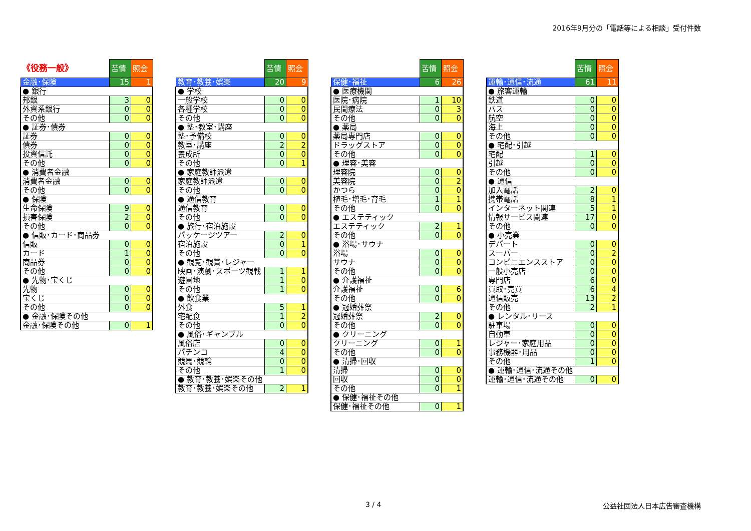2016年9月分の「電話等による相談」受付件数
| 《役務一般》 | 苦情 | 照会 |
| 金融･保険 | 15 | 1 |
| ● 銀行 | | |
| 邦銀 | 3 | 0 |
| 外資系銀行 | 0 | 0 |
| その他 | 0 | 0 |
| ● 証券･債券 | | |
| 証券 | 0 | 0 |
| 債券 | 0 | 0 |
| 投資信託 | 0 | 0 |
| その他 | 0 | 0 |
| ● 消費者金融 | | |
| 消費者金融 | 0 | 0 |
| その他 | 0 | 0 |
| ● 保険 | | |
| 生命保険 | 9 | 0 |
| 損害保険 | 2 | 0 |
| その他 | 0 | 0 |
| ● 信販･カード･商品券 | | |
| 信販 | 0 | 0 |
| カード | 1 | 0 |
| 商品券 | 0 | 0 |
| その他 | 0 | 0 |
| ● 先物･宝くじ | | |
| 先物 | 0 | 0 |
| 宝くじ | 0 | 0 |
| その他 | 0 | 0 |
| ● 金融･保険その他 | | |
| 金融･保険その他 | 0 | 1 |
| | 苦情 | 照会 |
| 教育･教養･娯楽 | 20 | 9 |
| ● 学校 | | |
| 一般学校 | 0 | 0 |
| 各種学校 | 0 | 0 |
| その他 | 0 | 0 |
| ● 塾･教室･講座 | | |
| 塾･予備校 | 0 | 0 |
| 教室･講座 | 2 | 2 |
| 養成所 | 0 | 0 |
| その他 | 0 | 1 |
| ● 家庭教師派遣 | | |
| 家庭教師派遣 | 0 | 0 |
| その他 | 0 | 0 |
| ● 通信教育 | | |
| 通信教育 | 0 | 0 |
| その他 | 0 | 0 |
| ● 旅行･宿泊施設 | | |
| パッケージツアー | 2 | 0 |
| 宿泊施設 | 0 | 1 |
| その他 | 0 | 0 |
| ● 観覧･観賞･レジャー | | |
| 映画･演劇･スポーツ観戦 | 1 | 1 |
| 遊園地 | 1 | 0 |
| その他 | 1 | 0 |
| ● 飲食業 | | |
| 外食 | 5 | 1 |
| 宅配食 | 1 | 2 |
| その他 | 0 | 0 |
| ● 風俗･ギャンブル | | |
| 風俗店 | 0 | 0 |
| パチンコ | 4 | 0 |
| 競馬･競輪 | 0 | 0 |
| その他 | 1 | 0 |
| ● 教育･教養･娯楽その他 | | |
| 教育･教養･娯楽その他 | 2 | 1 |
| | 苦情 | 照会 |
| 保健･福祉 | 6 | 26 |
| ● 医療機関 | | |
| 医院･病院 | 1 | 10 |
| 民間療法 | 0 | 3 |
| その他 | 0 | 0 |
| ● 薬局 | | |
| 薬局専門店 | 0 | 0 |
| ドラッグストア | 0 | 0 |
| その他 | 0 | 0 |
| ● 理容･美容 | | |
| 理容院 | 0 | 0 |
| 美容院 | 0 | 2 |
| かつら | 0 | 0 |
| 植毛･増毛･育毛 | 1 | 1 |
| その他 | 0 | 0 |
| ● エステティック | | |
| エステティック | 2 | 1 |
| その他 | 0 | 0 |
| ● 浴場･サウナ | | |
| 浴場 | 0 | 0 |
| サウナ | 0 | 0 |
| その他 | 0 | 0 |
| ● 介護福祉 | | |
| 介護福祉 | 0 | 6 |
| その他 | 0 | 0 |
| ● 冠婚葬祭 | | |
| 冠婚葬祭 | 2 | 0 |
| その他 | 0 | 0 |
| ● クリーニング | | |
| クリーニング | 0 | 1 |
| その他 | 0 | 0 |
| ● 清掃･回収 | | |
| 清掃 | 0 | 0 |
| 回収 | 0 | 0 |
| その他 | 0 | 1 |
| ● 保健･福祉その他 | | |
| 保健･福祉その他 | 0 | 1 |
| | 苦情 | 照会 |
| 運輸･通信･流通 | 61 | 11 |
| ● 旅客運輸 | | |
| 鉄道 | 0 | 0 |
| バス | 0 | 0 |
| 航空 | 0 | 0 |
| 海上 | 0 | 0 |
| その他 | 0 | 0 |
| ● 宅配･引越 | | |
| 宅配 | 1 | 0 |
| 引越 | 0 | 0 |
| その他 | 0 | 0 |
| ● 通信 | | |
| 加入電話 | 2 | 0 |
| 携帯電話 | 8 | 1 |
| インターネット関連 | 5 | 1 |
| 情報サービス関連 | 17 | 0 |
| その他 | 0 | 0 |
| ● 小売業 | | |
| デパート | 0 | 0 |
| スーパー | 0 | 2 |
| コンビニエンスストア | 0 | 0 |
| 一般小売店 | 0 | 0 |
| 専門店 | 6 | 0 |
| 買取･売買 | 6 | 4 |
| 通信販売 | 13 | 2 |
| その他 | 2 | 1 |
| ● レンタル･リース | | |
| 駐車場 | 0 | 0 |
| 自動車 | 0 | 0 |
| レジャー･家庭用品 | 0 | 0 |
| 事務機器･用品 | 0 | 0 |
| その他 | 1 | 0 |
| ● 運輸･通信･流通その他 | | |
| 運輸･通信･流通その他 | 0 | 0 |
3 / 4 公益社団法人日本広告審査機構